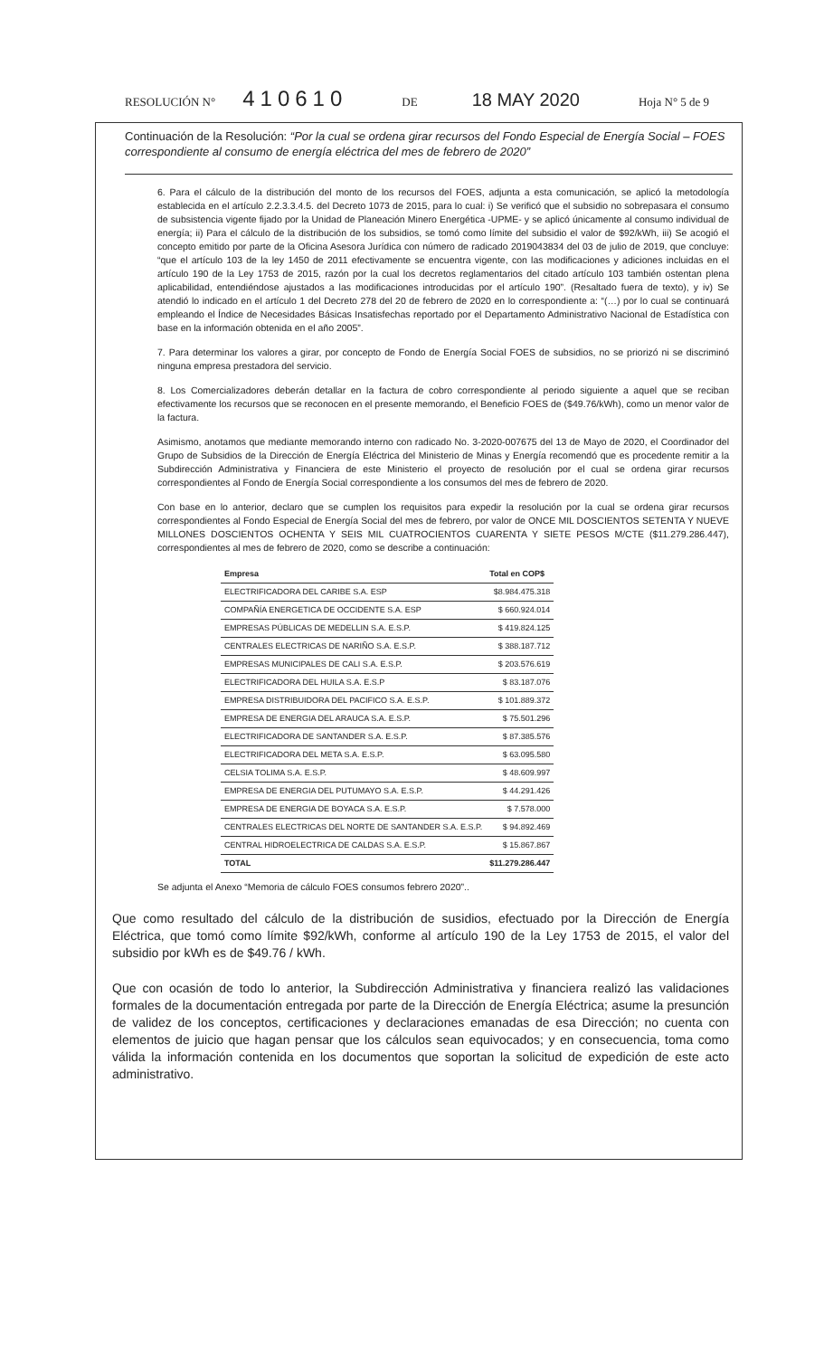RESOLUCIÓN N° 410610 DE 18 MAY 2020 Hoja N° 5 de 9
Continuación de la Resolución: “Por la cual se ordena girar recursos del Fondo Especial de Energía Social – FOES correspondiente al consumo de energía eléctrica del mes de febrero de 2020”
6. Para el cálculo de la distribución del monto de los recursos del FOES, adjunta a esta comunicación, se aplicó la metodología establecida en el artículo 2.2.3.3.4.5. del Decreto 1073 de 2015, para lo cual: i) Se verificó que el subsidio no sobrepasara el consumo de subsistencia vigente fijado por la Unidad de Planeación Minero Energética -UPME- y se aplicó únicamente al consumo individual de energía; ii) Para el cálculo de la distribución de los subsidios, se tomó como límite del subsidio el valor de $92/kWh, iii) Se acogió el concepto emitido por parte de la Oficina Asesora Jurídica con número de radicado 2019043834 del 03 de julio de 2019, que concluye: “que el artículo 103 de la ley 1450 de 2011 efectivamente se encuentra vigente, con las modificaciones y adiciones incluidas en el artículo 190 de la Ley 1753 de 2015, razón por la cual los decretos reglamentarios del citado artículo 103 también ostentan plena aplicabilidad, entendiéndose ajustados a las modificaciones introducidas por el artículo 190”. (Resaltado fuera de texto), y iv) Se atendió lo indicado en el artículo 1 del Decreto 278 del 20 de febrero de 2020 en lo correspondiente a: “(…) por lo cual se continuará empleando el Índice de Necesidades Básicas Insatisfechas reportado por el Departamento Administrativo Nacional de Estadística con base en la información obtenida en el año 2005”.
7. Para determinar los valores a girar, por concepto de Fondo de Energía Social FOES de subsidios, no se priorizó ni se discriminó ninguna empresa prestadora del servicio.
8. Los Comercializadores deberán detallar en la factura de cobro correspondiente al periodo siguiente a aquel que se reciban efectivamente los recursos que se reconocen en el presente memorando, el Beneficio FOES de ($49.76/kWh), como un menor valor de la factura.
Asimismo, anotamos que mediante memorando interno con radicado No. 3-2020-007675 del 13 de Mayo de 2020, el Coordinador del Grupo de Subsidios de la Dirección de Energía Eléctrica del Ministerio de Minas y Energía recomendó que es procedente remitir a la Subdirección Administrativa y Financiera de este Ministerio el proyecto de resolución por el cual se ordena girar recursos correspondientes al Fondo de Energía Social correspondiente a los consumos del mes de febrero de 2020.
Con base en lo anterior, declaro que se cumplen los requisitos para expedir la resolución por la cual se ordena girar recursos correspondientes al Fondo Especial de Energía Social del mes de febrero, por valor de ONCE MIL DOSCIENTOS SETENTA Y NUEVE MILLONES DOSCIENTOS OCHENTA Y SEIS MIL CUATROCIENTOS CUARENTA Y SIETE PESOS M/CTE ($11.279.286.447), correspondientes al mes de febrero de 2020, como se describe a continuación:
| Empresa | Total en COP$ |
| --- | --- |
| ELECTRIFICADORA DEL CARIBE S.A. ESP | $8.984.475.318 |
| COMPAÑÍA ENERGETICA DE OCCIDENTE S.A. ESP | $ 660.924.014 |
| EMPRESAS PÚBLICAS DE MEDELLIN S.A. E.S.P. | $ 419.824.125 |
| CENTRALES ELECTRICAS DE NARIÑO S.A. E.S.P. | $ 388.187.712 |
| EMPRESAS MUNICIPALES DE CALI S.A. E.S.P. | $ 203.576.619 |
| ELECTRIFICADORA DEL HUILA S.A. E.S.P | $ 83.187.076 |
| EMPRESA DISTRIBUIDORA DEL PACIFICO S.A. E.S.P. | $ 101.889.372 |
| EMPRESA DE ENERGIA DEL ARAUCA S.A. E.S.P. | $ 75.501.296 |
| ELECTRIFICADORA DE SANTANDER S.A. E.S.P. | $ 87.385.576 |
| ELECTRIFICADORA DEL META S.A. E.S.P. | $ 63.095.580 |
| CELSIA TOLIMA S.A. E.S.P. | $ 48.609.997 |
| EMPRESA DE ENERGIA DEL PUTUMAYO S.A. E.S.P. | $ 44.291.426 |
| EMPRESA DE ENERGIA DE BOYACA S.A. E.S.P. | $ 7.578.000 |
| CENTRALES ELECTRICAS DEL NORTE DE SANTANDER S.A. E.S.P. | $ 94.892.469 |
| CENTRAL HIDROELECTRICA DE CALDAS S.A. E.S.P. | $ 15.867.867 |
| TOTAL | $11.279.286.447 |
Se adjunta el Anexo “Memoria de cálculo FOES consumos febrero 2020”..
Que como resultado del cálculo de la distribución de susidios, efectuado por la Dirección de Energía Eléctrica, que tomó como límite $92/kWh, conforme al artículo 190 de la Ley 1753 de 2015, el valor del subsidio por kWh es de $49.76 / kWh.
Que con ocasión de todo lo anterior, la Subdirección Administrativa y financiera realizó las validaciones formales de la documentación entregada por parte de la Dirección de Energía Eléctrica; asume la presunción de validez de los conceptos, certificaciones y declaraciones emanadas de esa Dirección; no cuenta con elementos de juicio que hagan pensar que los cálculos sean equivocados; y en consecuencia, toma como válida la información contenida en los documentos que soportan la solicitud de expedición de este acto administrativo.